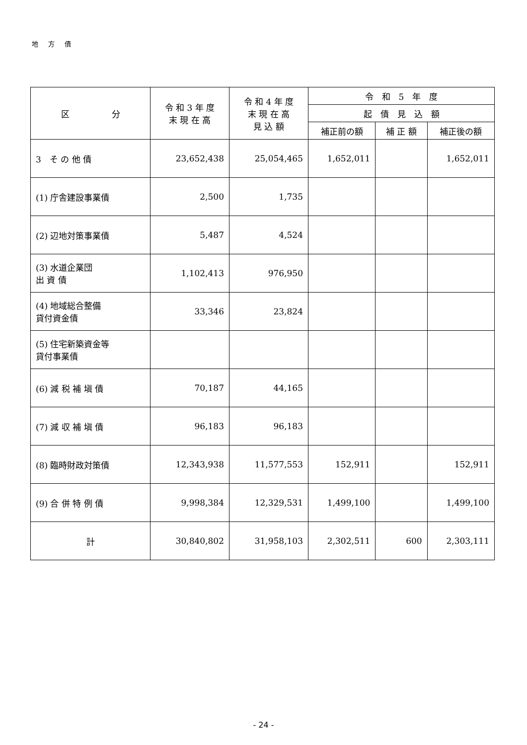地 方 債
| 区 分 | 令 和 3 年 度 末 現 在 高 | 令 和 4 年 度 末 現 在 高 見 込 額 | 令 和 5 年 度 | | |
| --- | --- | --- | --- | --- | --- |
| | | | 起 債 見 込 額 | | |
| | | | 補正前の額 | 補 正 額 | 補正後の額 |
| 3 そ の 他 債 | 23,652,438 | 25,054,465 | 1,652,011 | | 1,652,011 |
| (1) 庁舎建設事業債 | 2,500 | 1,735 | | | |
| (2) 辺地対策事業債 | 5,487 | 4,524 | | | |
| (3) 水道企業団 出 資 債 | 1,102,413 | 976,950 | | | |
| (4) 地域総合整備 貸付資金債 | 33,346 | 23,824 | | | |
| (5) 住宅新築資金等 貸付事業債 | | | | | |
| (6) 減 税 補 塡 債 | 70,187 | 44,165 | | | |
| (7) 減 収 補 塡 債 | 96,183 | 96,183 | | | |
| (8) 臨時財政対策債 | 12,343,938 | 11,577,553 | 152,911 | | 152,911 |
| (9) 合 併 特 例 債 | 9,998,384 | 12,329,531 | 1,499,100 | | 1,499,100 |
| 計 | 30,840,802 | 31,958,103 | 2,302,511 | 600 | 2,303,111 |
- 24 -